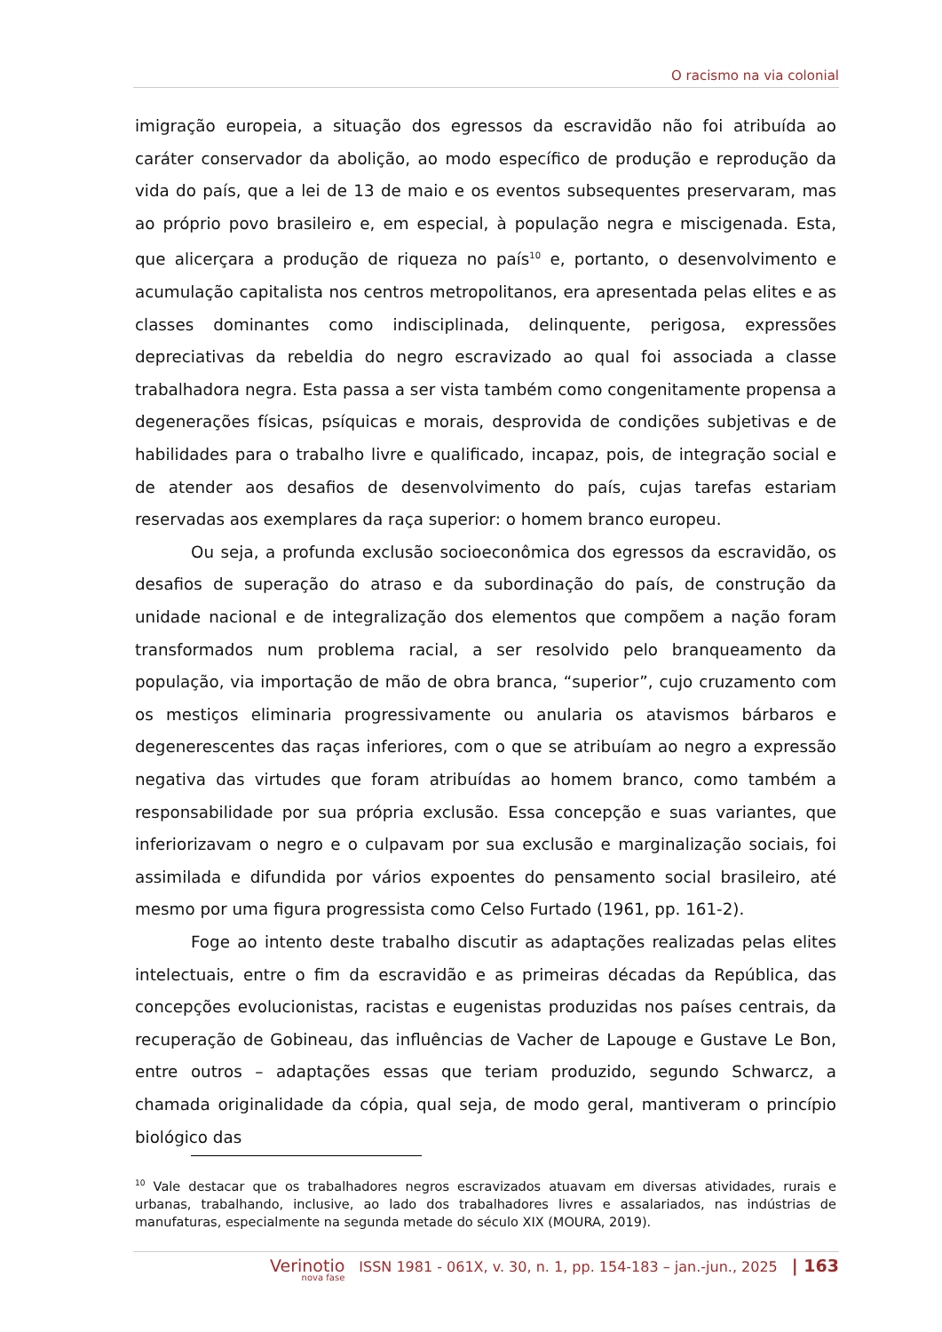O racismo na via colonial
imigração europeia, a situação dos egressos da escravidão não foi atribuída ao caráter conservador da abolição, ao modo específico de produção e reprodução da vida do país, que a lei de 13 de maio e os eventos subsequentes preservaram, mas ao próprio povo brasileiro e, em especial, à população negra e miscigenada. Esta, que alicerçara a produção de riqueza no país<sup>10</sup> e, portanto, o desenvolvimento e acumulação capitalista nos centros metropolitanos, era apresentada pelas elites e as classes dominantes como indisciplinada, delinquente, perigosa, expressões depreciativas da rebeldia do negro escravizado ao qual foi associada a classe trabalhadora negra. Esta passa a ser vista também como congenitamente propensa a degenerações físicas, psíquicas e morais, desprovida de condições subjetivas e de habilidades para o trabalho livre e qualificado, incapaz, pois, de integração social e de atender aos desafios de desenvolvimento do país, cujas tarefas estariam reservadas aos exemplares da raça superior: o homem branco europeu.
Ou seja, a profunda exclusão socioeconômica dos egressos da escravidão, os desafios de superação do atraso e da subordinação do país, de construção da unidade nacional e de integralização dos elementos que compõem a nação foram transformados num problema racial, a ser resolvido pelo branqueamento da população, via importação de mão de obra branca, “superior”, cujo cruzamento com os mestiços eliminaria progressivamente ou anularia os atavismos bárbaros e degenerescentes das raças inferiores, com o que se atribuíam ao negro a expressão negativa das virtudes que foram atribuídas ao homem branco, como também a responsabilidade por sua própria exclusão. Essa concepção e suas variantes, que inferiorizavam o negro e o culpavam por sua exclusão e marginalização sociais, foi assimilada e difundida por vários expoentes do pensamento social brasileiro, até mesmo por uma figura progressista como Celso Furtado (1961, pp. 161-2).
Foge ao intento deste trabalho discutir as adaptações realizadas pelas elites intelectuais, entre o fim da escravidão e as primeiras décadas da República, das concepções evolucionistas, racistas e eugenistas produzidas nos países centrais, da recuperação de Gobineau, das influências de Vacher de Lapouge e Gustave Le Bon, entre outros – adaptações essas que teriam produzido, segundo Schwarcz, a chamada originalidade da cópia, qual seja, de modo geral, mantiveram o princípio biológico das
<sup>10</sup> Vale destacar que os trabalhadores negros escravizados atuavam em diversas atividades, rurais e urbanas, trabalhando, inclusive, ao lado dos trabalhadores livres e assalariados, nas indústrias de manufaturas, especialmente na segunda metade do século XIX (MOURA, 2019).
Verinotio
nova fase
ISSN 1981 - 061X, v. 30, n. 1, pp. 154-183 – jan.-jun., 2025 | 163